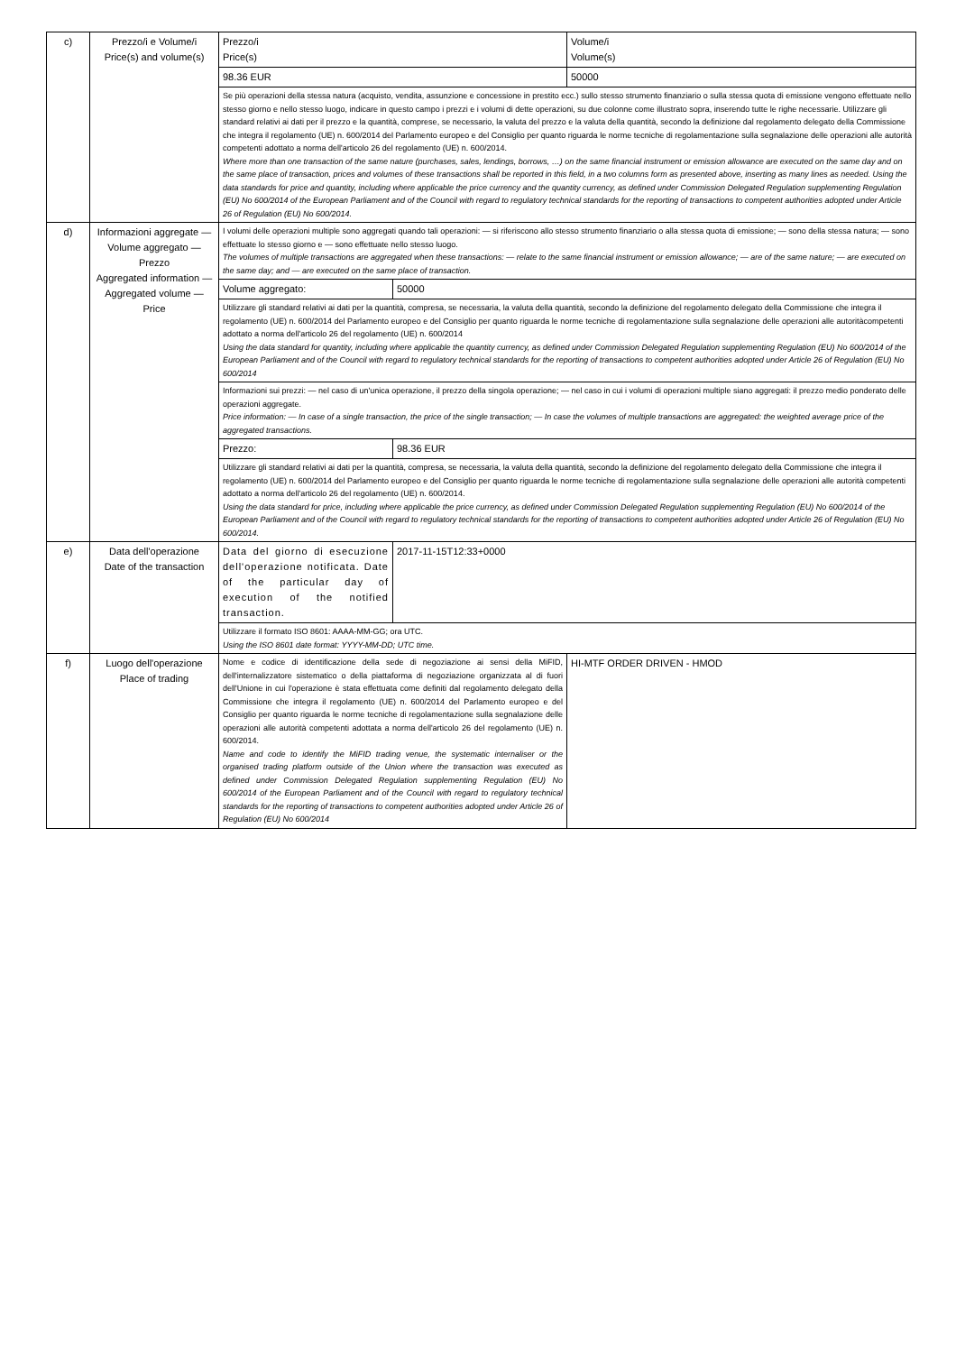| c) | Prezzo/i e Volume/i Price(s) and volume(s) | Prezzo/i Price(s) | | Volume/i Volume(s) |
| | | 98.36 EUR | | 50000 |
| | | Se più operazioni della stessa natura (acquisto, vendita, assunzione e concessione in prestito ecc.) sullo stesso strumento finanziario o sulla stessa quota di emissione vengono effettuate nello stesso giorno e nello stesso luogo, indicare in questo campo i prezzi e i volumi di dette operazioni, su due colonne come illustrato sopra, inserendo tutte le righe necessarie. Utilizzare gli standard relativi ai dati per il prezzo e la quantità, comprese, se necessario, la valuta del prezzo e la valuta della quantità, secondo la definizione dal regolamento delegato della Commissione che integra il regolamento (UE) n. 600/2014 del Parlamento europeo e del Consiglio per quanto riguarda le norme tecniche di regolamentazione sulla segnalazione delle operazioni alle autorità competenti adottato a norma dell'articolo 26 del regolamento (UE) n. 600/2014. Where more than one transaction of the same nature (purchases, sales, lendings, borrows, …) on the same financial instrument or emission allowance are executed on the same day and on the same place of transaction, prices and volumes of these transactions shall be reported in this field, in a two columns form as presented above, inserting as many lines as needed. Using the data standards for price and quantity, including where applicable the price currency and the quantity currency, as defined under Commission Delegated Regulation supplementing Regulation (EU) No 600/2014 of the European Parliament and of the Council with regard to regulatory technical standards for the reporting of transactions to competent authorities adopted under Article 26 of Regulation (EU) No 600/2014. | | |
| d) | Informazioni aggregate — Volume aggregato — Prezzo Aggregated information — Aggregated volume — Price | I volumi delle operazioni multiple sono aggregati quando tali operazioni: — si riferiscono allo stesso strumento finanziario o alla stessa quota di emissione; — sono della stessa natura; — sono effettuate lo stesso giorno e — sono effettuate nello stesso luogo. The volumes of multiple transactions are aggregated when these transactions: — relate to the same financial instrument or emission allowance; — are of the same nature; — are executed on the same day; and — are executed on the same place of transaction. | | |
| | | Volume aggregato: | 50000 | |
| | | Utilizzare gli standard relativi ai dati per la quantità, compresa, se necessaria, la valuta della quantità, secondo la definizione del regolamento delegato della Commissione che integra il regolamento (UE) n. 600/2014 del Parlamento europeo e del Consiglio per quanto riguarda le norme tecniche di regolamentazione sulla segnalazione delle operazioni alle autoritàcompetenti adottato a norma dell'articolo 26 del regolamento (UE) n. 600/2014 Using the data standard for quantity, including where applicable the quantity currency, as defined under Commission Delegated Regulation supplementing Regulation (EU) No 600/2014 of the European Parliament and of the Council with regard to regulatory technical standards for the reporting of transactions to competent authorities adopted under Article 26 of Regulation (EU) No 600/2014 | | |
| | | Informazioni sui prezzi: — nel caso di un'unica operazione, il prezzo della singola operazione; — nel caso in cui i volumi di operazioni multiple siano aggregati: il prezzo medio ponderato delle operazioni aggregate. Price information: — In case of a single transaction, the price of the single transaction; — In case the volumes of multiple transactions are aggregated: the weighted average price of the aggregated transactions. | | |
| | | Prezzo: | 98.36 EUR | |
| | | Utilizzare gli standard relativi ai dati per la quantità, compresa, se necessaria, la valuta della quantità, secondo la definizione del regolamento delegato della Commissione che integra il regolamento (UE) n. 600/2014 del Parlamento europeo e del Consiglio per quanto riguarda le norme tecniche di regolamentazione sulla segnalazione delle operazioni alle autorità competenti adottato a norma dell'articolo 26 del regolamento (UE) n. 600/2014. Using the data standard for price, including where applicable the price currency, as defined under Commission Delegated Regulation supplementing Regulation (EU) No 600/2014 of the European Parliament and of the Council with regard to regulatory technical standards for the reporting of transactions to competent authorities adopted under Article 26 of Regulation (EU) No 600/2014. | | |
| e) | Data dell'operazione Date of the transaction | Data del giorno di esecuzione dell'operazione notificata. Date of the particular day of execution of the notified transaction. | 2017-11-15T12:33+0000 | |
| | | Utilizzare il formato ISO 8601: AAAA-MM-GG; ora UTC. Using the ISO 8601 date format: YYYY-MM-DD; UTC time. | | |
| f) | Luogo dell'operazione Place of trading | Nome e codice di identificazione della sede di negoziazione ai sensi della MiFID, dell'internalizzatore sistematico o della piattaforma di negoziazione organizzata al di fuori dell'Unione in cui l'operazione è stata effettuata come definiti dal regolamento delegato della Commissione che integra il regolamento (UE) n. 600/2014 del Parlamento europeo e del Consiglio per quanto riguarda le norme tecniche di regolamentazione sulla segnalazione delle operazioni alle autorità competenti adottata a norma dell'articolo 26 del regolamento (UE) n. 600/2014. Name and code to identify the MiFID trading venue, the systematic internaliser or the organised trading platform outside of the Union where the transaction was executed as defined under Commission Delegated Regulation supplementing Regulation (EU) No 600/2014 of the European Parliament and of the Council with regard to regulatory technical standards for the reporting of transactions to competent authorities adopted under Article 26 of Regulation (EU) No 600/2014 | | HI-MTF ORDER DRIVEN - HMOD |